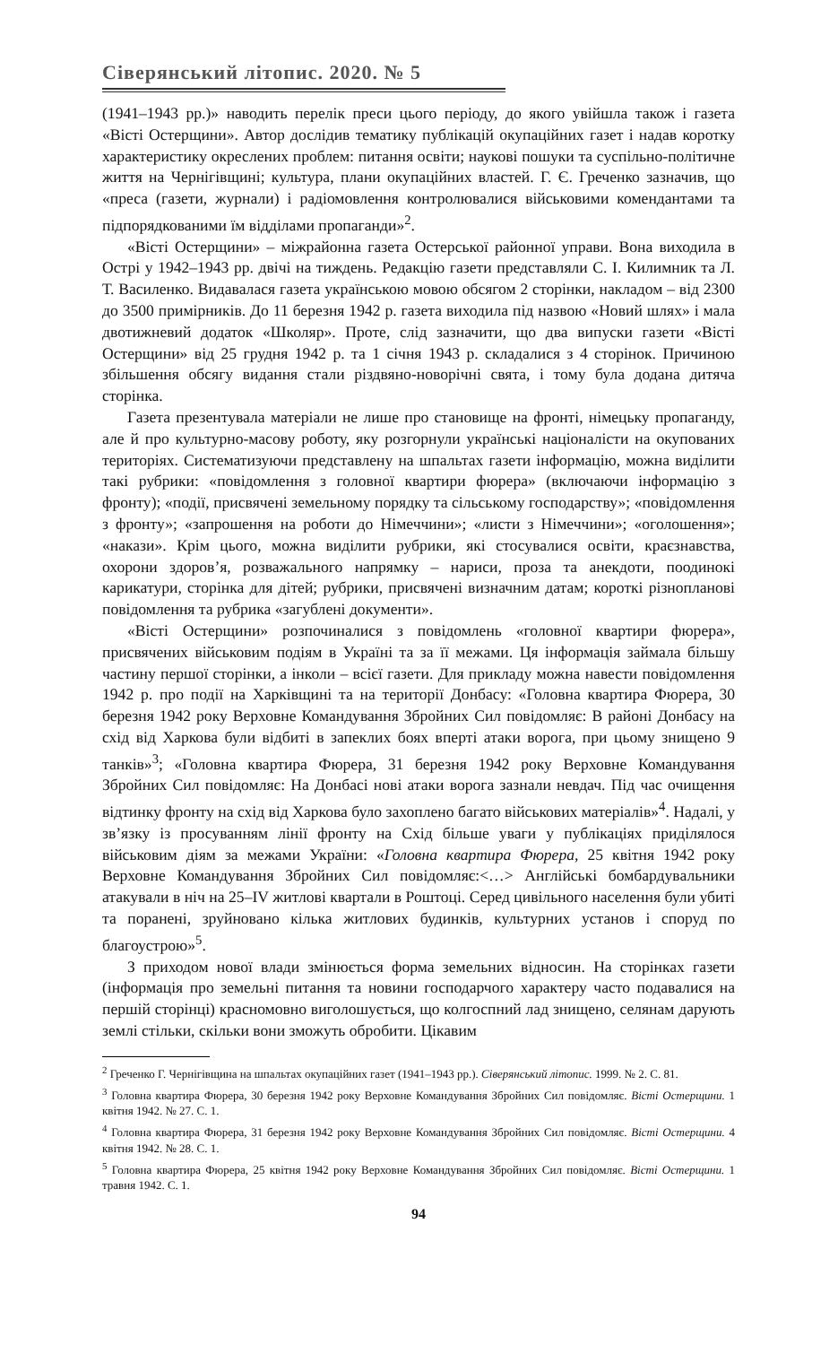Сіверянський літопис. 2020. № 5
(1941–1943 рр.)» наводить перелік преси цього періоду, до якого увійшла також і газета «Вісті Остерщини». Автор дослідив тематику публікацій окупаційних газет і надав коротку характеристику окреслених проблем: питання освіти; наукові пошуки та суспільно-політичне життя на Чернігівщині; культура, плани окупаційних властей. Г. Є. Греченко зазначив, що «преса (газети, журнали) і радіомовлення контролювалися військовими комендантами та підпорядкованими їм відділами пропаганди»<sup>2</sup>.
«Вісті Остерщини» – міжрайонна газета Остерської районної управи. Вона виходила в Острі у 1942–1943 рр. двічі на тиждень. Редакцію газети представляли С. І. Килимник та Л. Т. Василенко. Видавалася газета українською мовою обсягом 2 сторінки, накладом – від 2300 до 3500 примірників. До 11 березня 1942 р. газета виходила під назвою «Новий шлях» і мала двотижневий додаток «Школяр». Проте, слід зазначити, що два випуски газети «Вісті Остерщини» від 25 грудня 1942 р. та 1 січня 1943 р. складалися з 4 сторінок. Причиною збільшення обсягу видання стали різдвяно-новорічні свята, і тому була додана дитяча сторінка.
Газета презентувала матеріали не лише про становище на фронті, німецьку пропаганду, але й про культурно-масову роботу, яку розгорнули українські націоналісти на окупованих територіях. Систематизуючи представлену на шпальтах газети інформацію, можна виділити такі рубрики: «повідомлення з головної квартири фюрера» (включаючи інформацію з фронту); «події, присвячені земельному порядку та сільському господарству»; «повідомлення з фронту»; «запрошення на роботи до Німеччини»; «листи з Німеччини»; «оголошення»; «накази». Крім цього, можна виділити рубрики, які стосувалися освіти, краєзнавства, охорони здоров’я, розважального напрямку – нариси, проза та анекдоти, поодинокі карикатури, сторінка для дітей; рубрики, присвячені визначним датам; короткі різнопланові повідомлення та рубрика «загублені документи».
«Вісті Остерщини» розпочиналися з повідомлень «головної квартири фюрера», присвячених військовим подіям в Україні та за її межами. Ця інформація займала більшу частину першої сторінки, а інколи – всієї газети. Для прикладу можна навести повідомлення 1942 р. про події на Харківщині та на території Донбасу: «Головна квартира Фюрера, 30 березня 1942 року Верховне Командування Збройних Сил повідомляє: В районі Донбасу на схід від Харкова були відбиті в запеклих боях вперті атаки ворога, при цьому знищено 9 танків»<sup>3</sup>; «Головна квартира Фюрера, 31 березня 1942 року Верховне Командування Збройних Сил повідомляє: На Донбасі нові атаки ворога зазнали невдач. Під час очищення відтинку фронту на схід від Харкова було захоплено багато військових матеріалів»<sup>4</sup>. Надалі, у зв’язку із просуванням лінії фронту на Схід більше уваги у публікаціях приділялося військовим діям за межами України: «Головна квартира Фюрера, 25 квітня 1942 року Верховне Командування Збройних Сил повідомляє:<…> Англійські бомбардувальники атакували в ніч на 25–IV житлові квартали в Роштоці. Серед цивільного населення були убиті та поранені, зруйновано кілька житлових будинків, культурних установ і споруд по благоустрою»<sup>5</sup>.
З приходом нової влади змінюється форма земельних відносин. На сторінках газети (інформація про земельні питання та новини господарчого характеру часто подавалися на першій сторінці) красномовно виголошується, що колгоспний лад знищено, селянам дарують землі стільки, скільки вони зможуть обробити. Цікавим
<sup>2</sup> Греченко Г. Чернігівщина на шпальтах окупаційних газет (1941–1943 рр.). Сіверянський літопис. 1999. № 2. С. 81.
<sup>3</sup> Головна квартира Фюрера, 30 березня 1942 року Верховне Командування Збройних Сил повідомляє. Вісті Остерщини. 1 квітня 1942. № 27. С. 1.
<sup>4</sup> Головна квартира Фюрера, 31 березня 1942 року Верховне Командування Збройних Сил повідомляє. Вісті Остерщини. 4 квітня 1942. № 28. С. 1.
<sup>5</sup> Головна квартира Фюрера, 25 квітня 1942 року Верховне Командування Збройних Сил повідомляє. Вісті Остерщини. 1 травня 1942. С. 1.
94